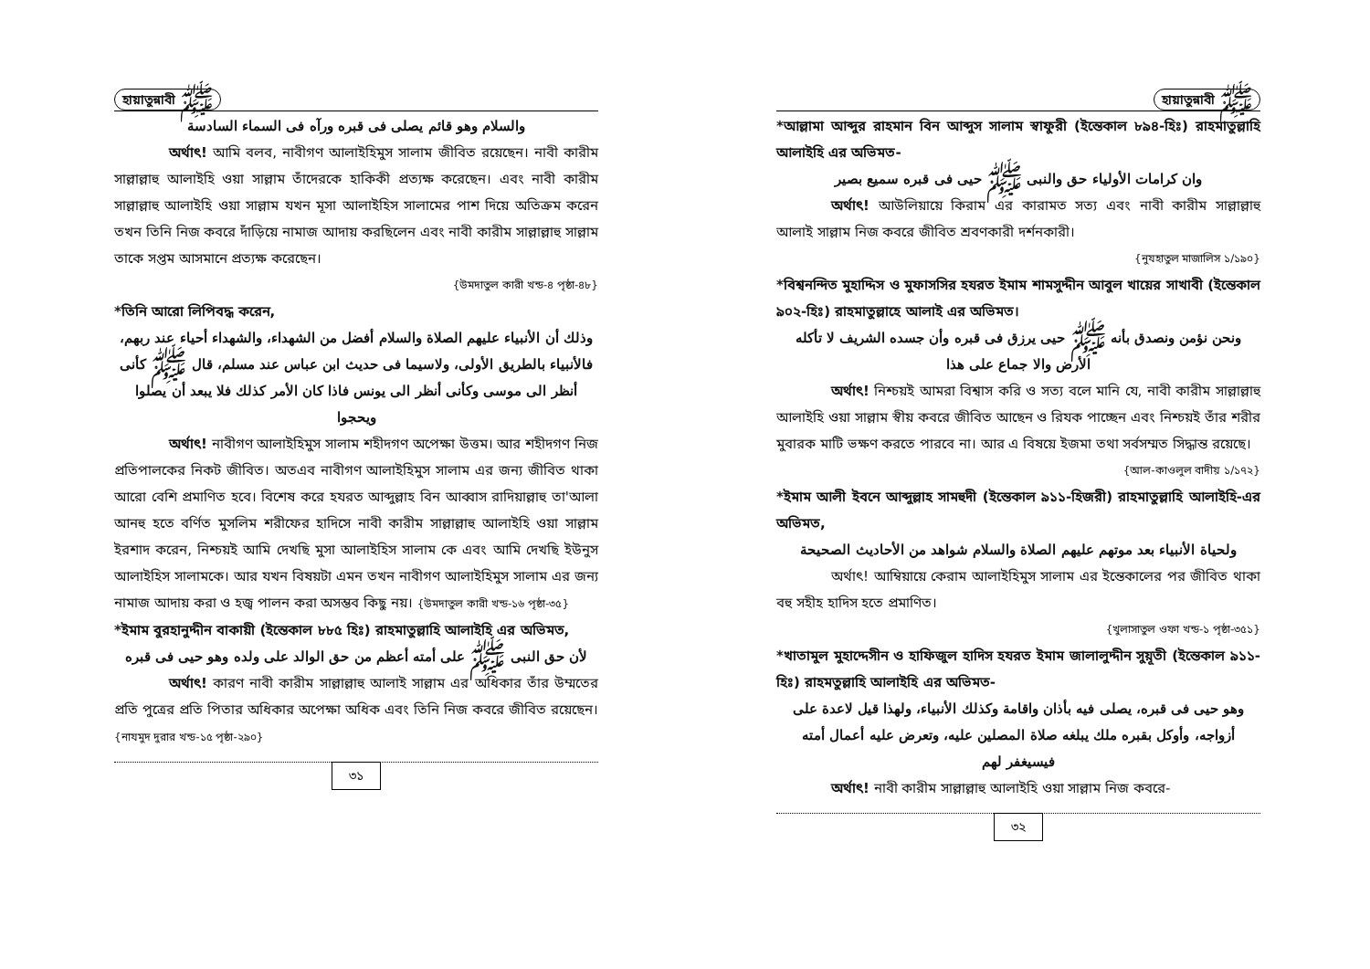হায়াতুন্নাবী ﷺ
والسلام وهو قائم يصلى فى قبره ورآه فى السماء السادسة
অর্থাৎ! আমি বলব, নাবীগণ আলাইহিমুস সালাম জীবিত রয়েছেন। নাবী কারীম সাল্লাল্লাহু আলাইহি ওয়া সাল্লাম তাঁদেরকে হাকিকী প্রত্যক্ষ করেছেন। এবং নাবী কারীম সাল্লাল্লাহু আলাইহি ওয়া সাল্লাম যখন মূসা আলাইহিস সালামের পাশ দিয়ে অতিক্রম করেন তখন তিনি নিজ কবরে দাঁড়িয়ে নামাজ আদায় করছিলেন এবং নাবী কারীম সাল্লাল্লাহু সাল্লাম তাকে সপ্তম আসমানে প্রত্যক্ষ করেছেন।
{উমদাতুল কারী খন্ড-৪ পৃষ্ঠা-৪৮}
*তিনি আরো লিপিবদ্ধ করেন,
وذلك أن الأنبياء عليهم الصلاة والسلام أفضل من الشهداء، والشهداء أحياء عند ربهم، فالأنبياء بالطريق الأولى، ولاسيما فى حديث ابن عباس عند مسلم، قال ﷺ كأنى أنظر الى موسى وكأنى أنظر الى يونس فاذا كان الأمر كذلك فلا يبعد أن يصلوا ويحجوا
অর্থাৎ! নাবীগণ আলাইহিমুস সালাম শহীদগণ অপেক্ষা উত্তম। আর শহীদগণ নিজ প্রতিপালকের নিকট জীবিত। অতএব নাবীগণ আলাইহিমুস সালাম এর জন্য জীবিত থাকা আরো বেশি প্রমাণিত হবে। বিশেষ করে হযরত আব্দুল্লাহ বিন আব্বাস রাদিয়াল্লাহু তা'আলা আনহু হতে বর্ণিত মুসলিম শরীফের হাদিসে নাবী কারীম সাল্লাল্লাহু আলাইহি ওয়া সাল্লাম ইরশাদ করেন, নিশ্চয়ই আমি দেখছি মুসা আলাইহিস সালাম কে এবং আমি দেখছি ইউনুস আলাইহিস সালামকে। আর যখন বিষয়টা এমন তখন নাবীগণ আলাইহিমুস সালাম এর জন্য নামাজ আদায় করা ও হজ্ব পালন করা অসম্ভব কিছু নয়। {উমদাতুল কারী খন্ড-১৬ পৃষ্ঠা-৩৫}
*ইমাম বুরহানুদ্দীন বাকায়ী (ইন্তেকাল ৮৮৫ হিঃ) রাহমাতুল্লাহি আলাইহি এর অভিমত,
لأن حق النبى ﷺ على أمته أعظم من حق الوالد على ولده وهو حيى فى قبره
অর্থাৎ! কারণ নাবী কারীম সাল্লাল্লাহু আলাই সাল্লাম এর অধিকার তাঁর উম্মতের প্রতি পুত্রের প্রতি পিতার অধিকার অপেক্ষা অধিক এবং তিনি নিজ কবরে জীবিত রয়েছেন। {নাযমুদ দুরার খন্ড-১৫ পৃষ্ঠা-২৯০}
৩১
হায়াতুন্নাবী ﷺ
*আল্লামা আব্দুর রাহমান বিন আব্দুস সালাম স্বাফুরী (ইন্তেকাল ৮৯৪-হিঃ) রাহমাতুল্লাহি আলাইহি এর অভিমত-
وان كرامات الأولياء حق والنبى ﷺ حيى فى قبره سميع بصير
অর্থাৎ! আউলিয়ায়ে কিরাম এর কারামত সত্য এবং নাবী কারীম সাল্লাল্লাহু আলাই সাল্লাম নিজ কবরে জীবিত শ্রবণকারী দর্শনকারী।
{নুযহাতুল মাজালিস ১/১৯০}
*বিশ্বনন্দিত মুহাদ্দিস ও মুফাসসির হযরত ইমাম শামসুদ্দীন আবুল খায়ের সাখাবী (ইন্তেকাল ৯০২-হিঃ) রাহমাতুল্লাহে আলাই এর অভিমত।
ونحن نؤمن ونصدق بأنه ﷺ حيى يرزق فى قبره وأن جسده الشريف لا تأكله الأرض والا جماع على هذا
অর্থাৎ! নিশ্চয়ই আমরা বিশ্বাস করি ও সত্য বলে মানি যে, নাবী কারীম সাল্লাল্লাহু আলাইহি ওয়া সাল্লাম স্বীয় কবরে জীবিত আছেন ও রিযক পাচ্ছেন এবং নিশ্চয়ই তাঁর শরীর মুবারক মাটি ভক্ষণ করতে পারবে না। আর এ বিষয়ে ইজমা তথা সর্বসম্মত সিদ্ধান্ত রয়েছে।
{আল-কাওলুল বাদীয় ১/১৭২}
*ইমাম আলী ইবনে আব্দুল্লাহ সামহুদী (ইন্তেকাল ৯১১-হিজরী) রাহমাতুল্লাহি আলাইহি-এর অভিমত,
ولحياة الأنبياء بعد موتهم عليهم الصلاة والسلام شواهد من الأحاديث الصحيحة
অর্থাৎ! আম্বিয়ায়ে কেরাম আলাইহিমুস সালাম এর ইন্তেকালের পর জীবিত থাকা বহু সহীহ হাদিস হতে প্রমাণিত।
{খুলাসাতুল ওফা খন্ড-১ পৃষ্ঠা-৩৫১}
*খাতামুল মুহাদ্দেসীন ও হাফিজুল হাদিস হযরত ইমাম জালালুদ্দীন সুয়ূতী (ইন্তেকাল ৯১১-হিঃ) রাহমতুল্লাহি আলাইহি এর অভিমত-
وهو حيى فى قبره، يصلى فيه بأذان واقامة وكذلك الأنبياء، ولهذا قيل لاعدة على أزواجه، وأوكل بقبره ملك يبلغه صلاة المصلين عليه، وتعرض عليه أعمال أمته فيسيغفر لهم
অর্থাৎ! নাবী কারীম সাল্লাল্লাহু আলাইহি ওয়া সাল্লাম নিজ কবরে-
৩২